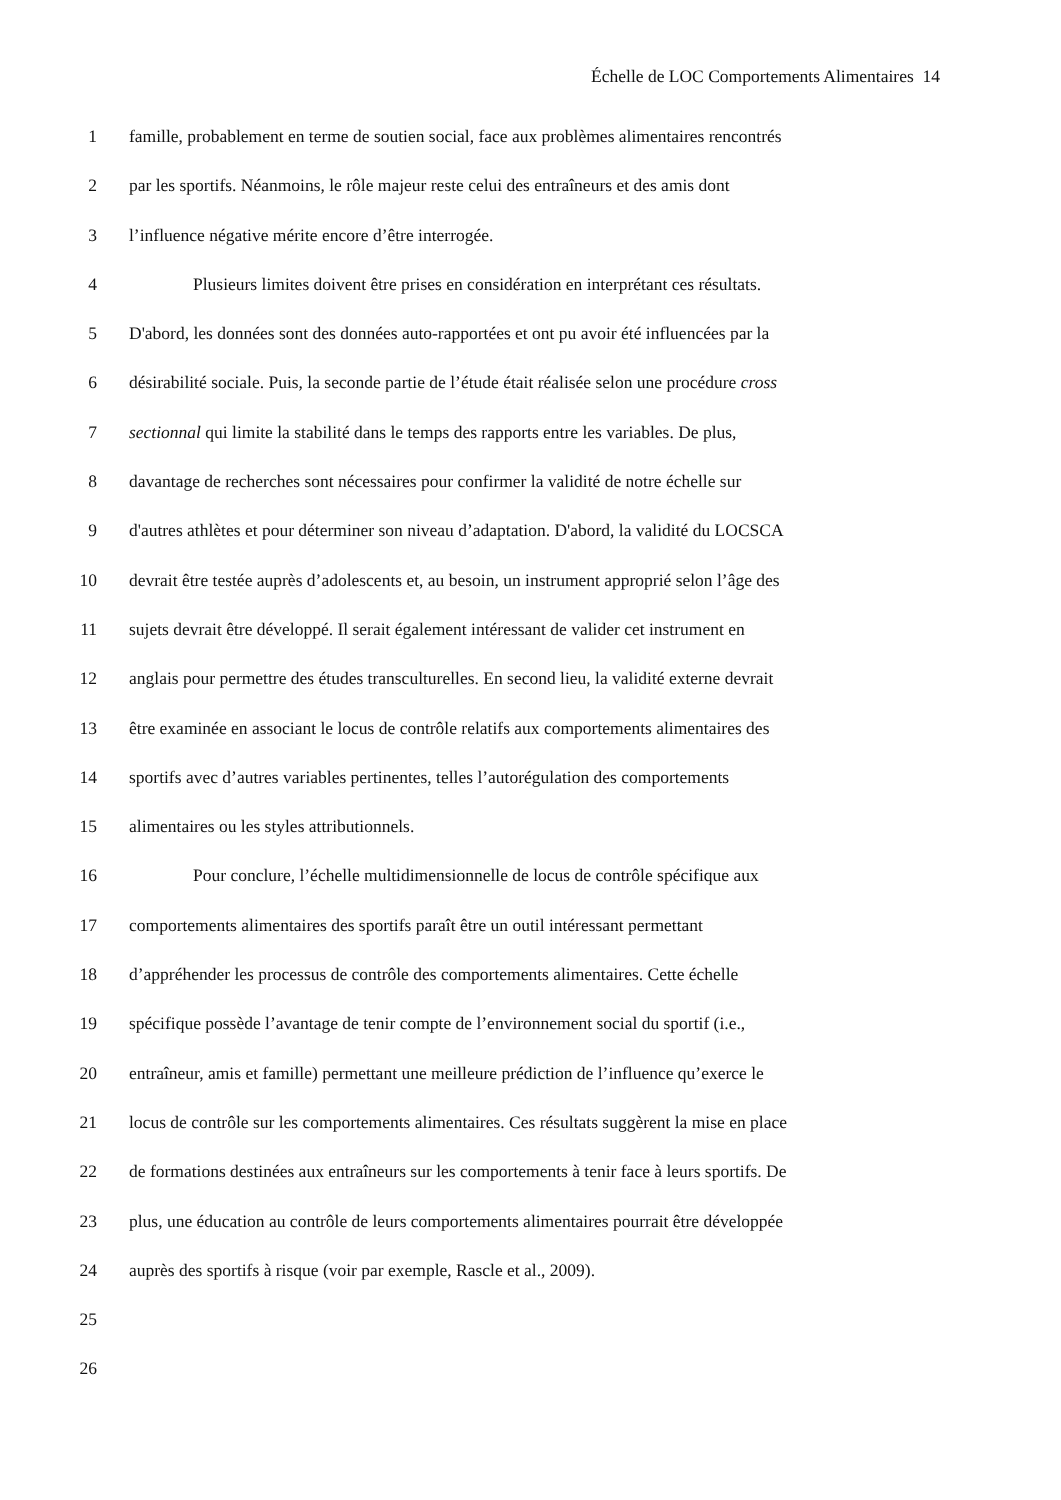Échelle de LOC Comportements Alimentaires 14
1 famille, probablement en terme de soutien social, face aux problèmes alimentaires rencontrés
2 par les sportifs. Néanmoins, le rôle majeur reste celui des entraîneurs et des amis dont
3 l’influence négative mérite encore d’être interrogée.
4 Plusieurs limites doivent être prises en considération en interprétant ces résultats.
5 D'abord, les données sont des données auto-rapportées et ont pu avoir été influencées par la
6 désirabilité sociale. Puis, la seconde partie de l’étude était réalisée selon une procédure cross
7 sectionnal qui limite la stabilité dans le temps des rapports entre les variables. De plus,
8 davantage de recherches sont nécessaires pour confirmer la validité de notre échelle sur
9 d'autres athlètes et pour déterminer son niveau d’adaptation. D'abord, la validité du LOCSCA
10 devrait être testée auprès d’adolescents et, au besoin, un instrument approprié selon l’âge des
11 sujets devrait être développé. Il serait également intéressant de valider cet instrument en
12 anglais pour permettre des études transculturelles. En second lieu, la validité externe devrait
13 être examinée en associant le locus de contrôle relatifs aux comportements alimentaires des
14 sportifs avec d’autres variables pertinentes, telles l’autorégulation des comportements
15 alimentaires ou les styles attributionnels.
16 Pour conclure, l’échelle multidimensionnelle de locus de contrôle spécifique aux
17 comportements alimentaires des sportifs paraît être un outil intéressant permettant
18 d’appréhender les processus de contrôle des comportements alimentaires. Cette échelle
19 spécifique possède l’avantage de tenir compte de l’environnement social du sportif (i.e.,
20 entraîneur, amis et famille) permettant une meilleure prédiction de l’influence qu’exerce le
21 locus de contrôle sur les comportements alimentaires. Ces résultats suggèrent la mise en place
22 de formations destinées aux entraîneurs sur les comportements à tenir face à leurs sportifs. De
23 plus, une éducation au contrôle de leurs comportements alimentaires pourrait être développée
24 auprès des sportifs à risque (voir par exemple, Rascle et al., 2009).
25
26